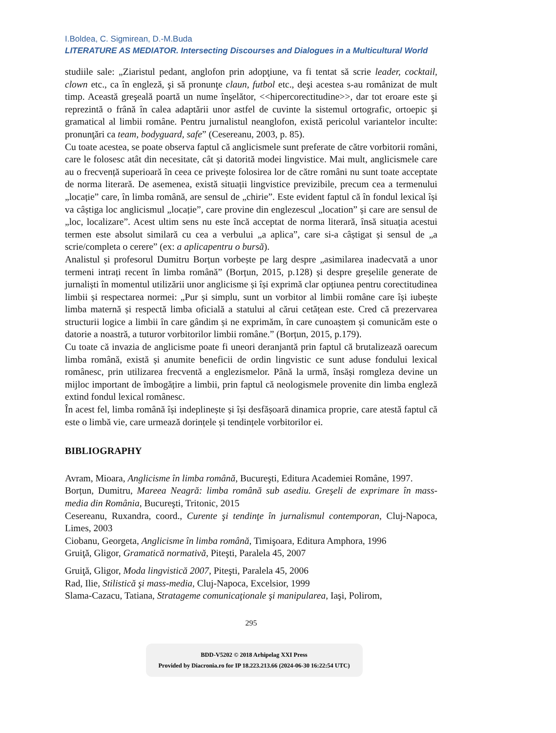I.Boldea, C. Sigmirean, D.-M.Buda
LITERATURE AS MEDIATOR. Intersecting Discourses and Dialogues in a Multicultural World
studiile sale: „Ziaristul pedant, anglofon prin adopţiune, va fi tentat să scrie leader, cocktail, clown etc., ca în engleză, şi să pronunţe claun, futbol etc., deşi acestea s-au românizat de mult timp. Această greşeală poartă un nume înşelător, <<hipercorectitudine>>, dar tot eroare este şi reprezintă o frână în calea adaptării unor astfel de cuvinte la sistemul ortografic, ortoepic şi gramatical al limbii române. Pentru jurnalistul neanglofon, există pericolul variantelor inculte: pronunţări ca team, bodyguard, safe” (Cesereanu, 2003, p. 85).
Cu toate acestea, se poate observa faptul că anglicismele sunt preferate de către vorbitorii români, care le folosesc atât din necesitate, cât și datorită modei lingvistice. Mai mult, anglicismele care au o frecvență superioară în ceea ce privește folosirea lor de către români nu sunt toate acceptate de norma literară. De asemenea, există situații lingvistice previzibile, precum cea a termenului „locație” care, în limba română, are sensul de „chirie”. Este evident faptul că în fondul lexical își va câștiga loc anglicismul „locație”, care provine din englezescul „location” și care are sensul de „loc, localizare”. Acest ultim sens nu este încă acceptat de norma literară, însă situația acestui termen este absolut similară cu cea a verbului „a aplica”, care si-a câștigat și sensul de „a scrie/completa o cerere” (ex: a aplicapentru o bursă).
Analistul și profesorul Dumitru Borțun vorbește pe larg despre „asimilarea inadecvată a unor termeni intrați recent în limba română” (Borțun, 2015, p.128) și despre greșelile generate de jurnaliști în momentul utilizării unor anglicisme și își exprimă clar opțiunea pentru corectitudinea limbii și respectarea normei: „Pur și simplu, sunt un vorbitor al limbii române care își iubește limba maternă și respectă limba oficială a statului al cărui cetățean este. Cred că prezervarea structurii logice a limbii în care gândim și ne exprimăm, în care cunoaștem și comunicăm este o datorie a noastră, a tuturor vorbitorilor limbii române.” (Borțun, 2015, p.179).
Cu toate că invazia de anglicisme poate fi uneori deranjantă prin faptul că brutalizează oarecum limba română, există și anumite beneficii de ordin lingvistic ce sunt aduse fondului lexical românesc, prin utilizarea frecventă a englezismelor. Până la urmă, însăși romgleza devine un mijloc important de îmbogățire a limbii, prin faptul că neologismele provenite din limba engleză extind fondul lexical românesc.
În acest fel, limba română își indeplinește și își desfășoară dinamica proprie, care atestă faptul că este o limbă vie, care urmează dorințele și tendințele vorbitorilor ei.
BIBLIOGRAPHY
Avram, Mioara, Anglicisme în limba română, Bucureşti, Editura Academiei Române, 1997.
Borțun, Dumitru, Mareea Neagră: limba română sub asediu. Greşeli de exprimare în mass-media din România, Bucureşti, Tritonic, 2015
Cesereanu, Ruxandra, coord., Curente şi tendinţe în jurnalismul contemporan, Cluj-Napoca, Limes, 2003
Ciobanu, Georgeta, Anglicisme în limba română, Timişoara, Editura Amphora, 1996
Gruiţă, Gligor, Gramatică normativă, Piteşti, Paralela 45, 2007
Gruiţă, Gligor, Moda lingvistică 2007, Piteşti, Paralela 45, 2006
Rad, Ilie, Stilistică şi mass-media, Cluj-Napoca, Excelsior, 1999
Slama-Cazacu, Tatiana, Stratageme comunicaţionale şi manipularea, Iaşi, Polirom,
295
BDD-V5202 © 2018 Arhipelag XXI Press
Provided by Diacronia.ro for IP 18.223.213.66 (2024-06-30 16:22:54 UTC)